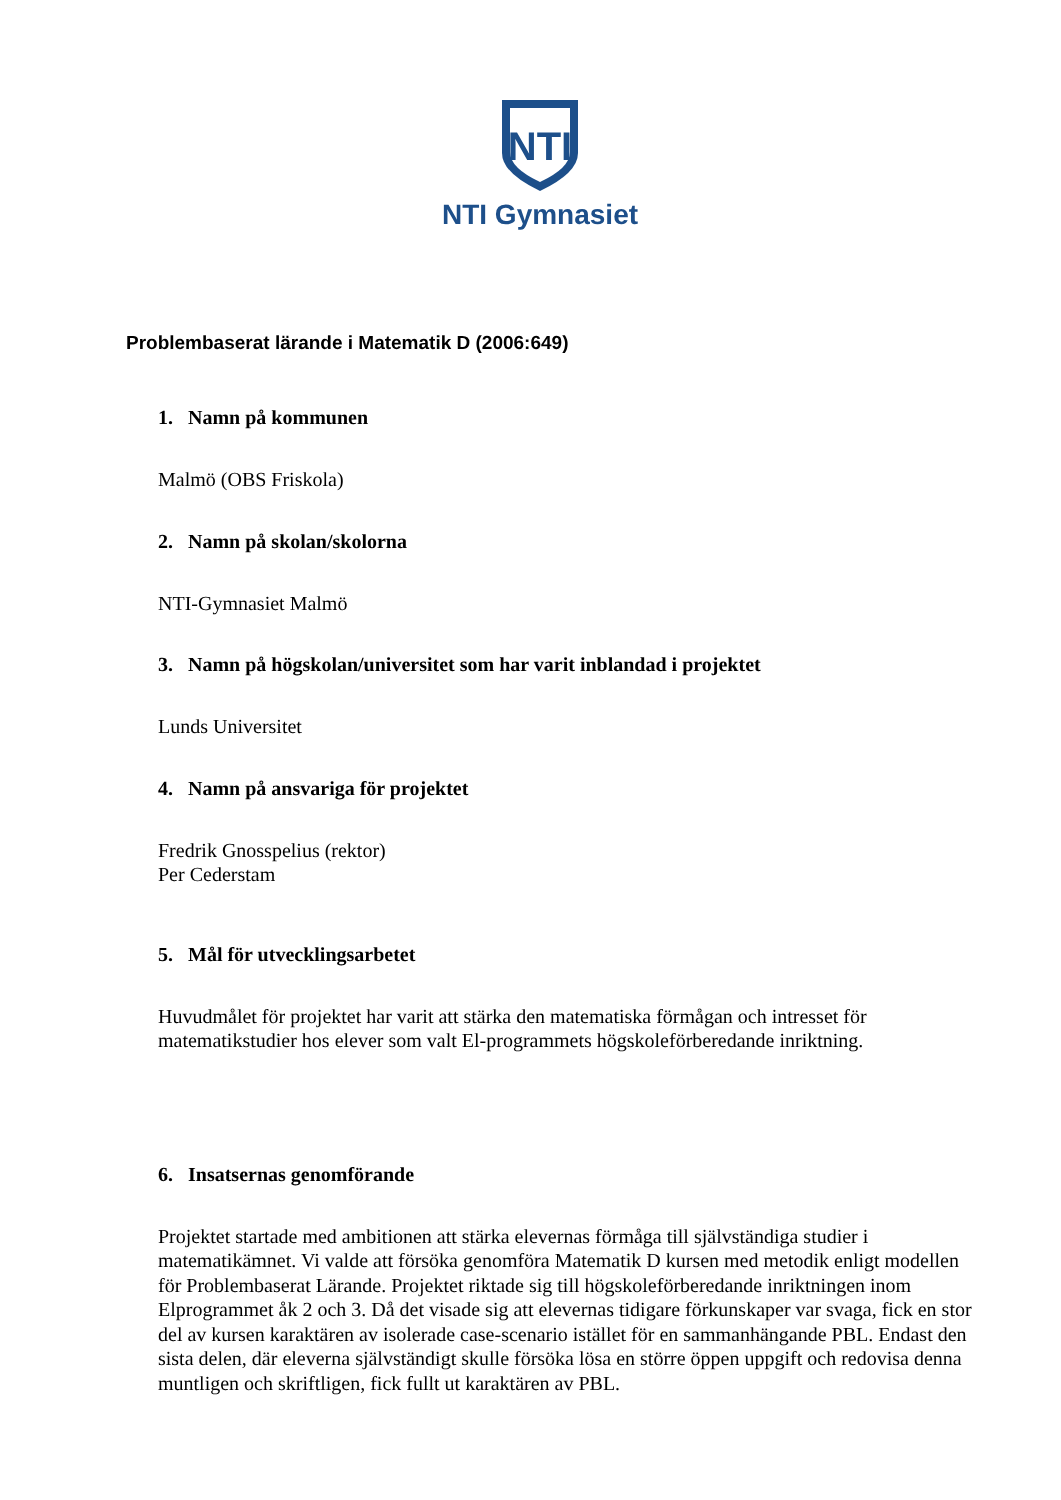NTI
NTI Gymnasiet
Problembaserat lärande i Matematik D (2006:649)
1. Namn på kommunen
Malmö (OBS Friskola)
2. Namn på skolan/skolorna
NTI-Gymnasiet Malmö
3. Namn på högskolan/universitet som har varit inblandad i projektet
Lunds Universitet
4. Namn på ansvariga för projektet
Fredrik Gnosspelius (rektor)
Per Cederstam
5. Mål för utvecklingsarbetet
Huvudmålet för projektet har varit att stärka den matematiska förmågan och intresset för matematikstudier hos elever som valt El-programmets högskoleförberedande inriktning.
6. Insatsernas genomförande
Projektet startade med ambitionen att stärka elevernas förmåga till självständiga studier i matematikämnet. Vi valde att försöka genomföra Matematik D kursen med metodik enligt modellen för Problembaserat Lärande. Projektet riktade sig till högskoleförberedande inriktningen inom Elprogrammet åk 2 och 3. Då det visade sig att elevernas tidigare förkunskaper var svaga, fick en stor del av kursen karaktären av isolerade case-scenario istället för en sammanhängande PBL. Endast den sista delen, där eleverna självständigt skulle försöka lösa en större öppen uppgift och redovisa denna muntligen och skriftligen, fick fullt ut karaktären av PBL.